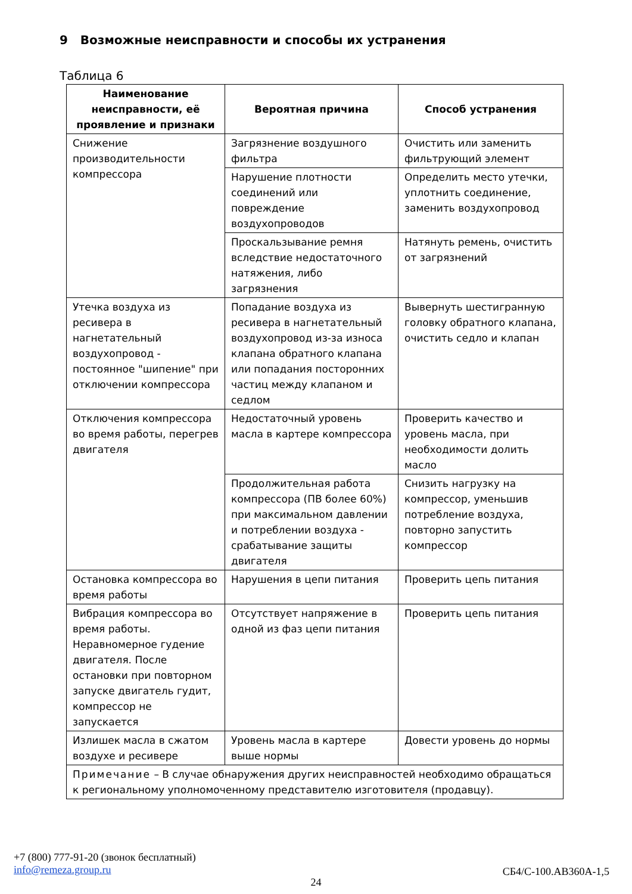9 Возможные неисправности и способы их устранения
Таблица 6
| Наименование неисправности, её проявление и признаки | Вероятная причина | Способ устранения |
| --- | --- | --- |
| Снижение производительности компрессора | Загрязнение воздушного фильтра | Очистить или заменить фильтрующий элемент |
| | Нарушение плотности соединений или повреждение воздухопроводов | Определить место утечки, уплотнить соединение, заменить воздухопровод |
| | Проскальзывание ремня вследствие недостаточного натяжения, либо загрязнения | Натянуть ремень, очистить от загрязнений |
| Утечка воздуха из ресивера в нагнетательный воздухопровод - постоянное "шипение" при отключении компрессора | Попадание воздуха из ресивера в нагнетательный воздухопровод из-за износа клапана обратного клапана или попадания посторонних частиц между клапаном и седлом | Вывернуть шестигранную головку обратного клапана, очистить седло и клапан |
| Отключения компрессора во время работы, перегрев двигателя | Недостаточный уровень масла в картере компрессора | Проверить качество и уровень масла, при необходимости долить масло |
| | Продолжительная работа компрессора (ПВ более 60%) при максимальном давлении и потреблении воздуха - срабатывание защиты двигателя | Снизить нагрузку на компрессор, уменьшив потребление воздуха, повторно запустить компрессор |
| Остановка компрессора во время работы | Нарушения в цепи питания | Проверить цепь питания |
| Вибрация компрессора во время работы. Неравномерное гудение двигателя. После остановки при повторном запуске двигатель гудит, компрессор не запускается | Отсутствует напряжение в одной из фаз цепи питания | Проверить цепь питания |
| Излишек масла в сжатом воздухе и ресивере | Уровень масла в картере выше нормы | Довести уровень до нормы |
| Примечание – В случае обнаружения других неисправностей необходимо обращаться к региональному уполномоченному представителю изготовителя (продавцу). | | |
+7 (800) 777-91-20 (звонок бесплатный)
info@remeza.group.ru
СБ4/С-100.АВ360А-1,5
24